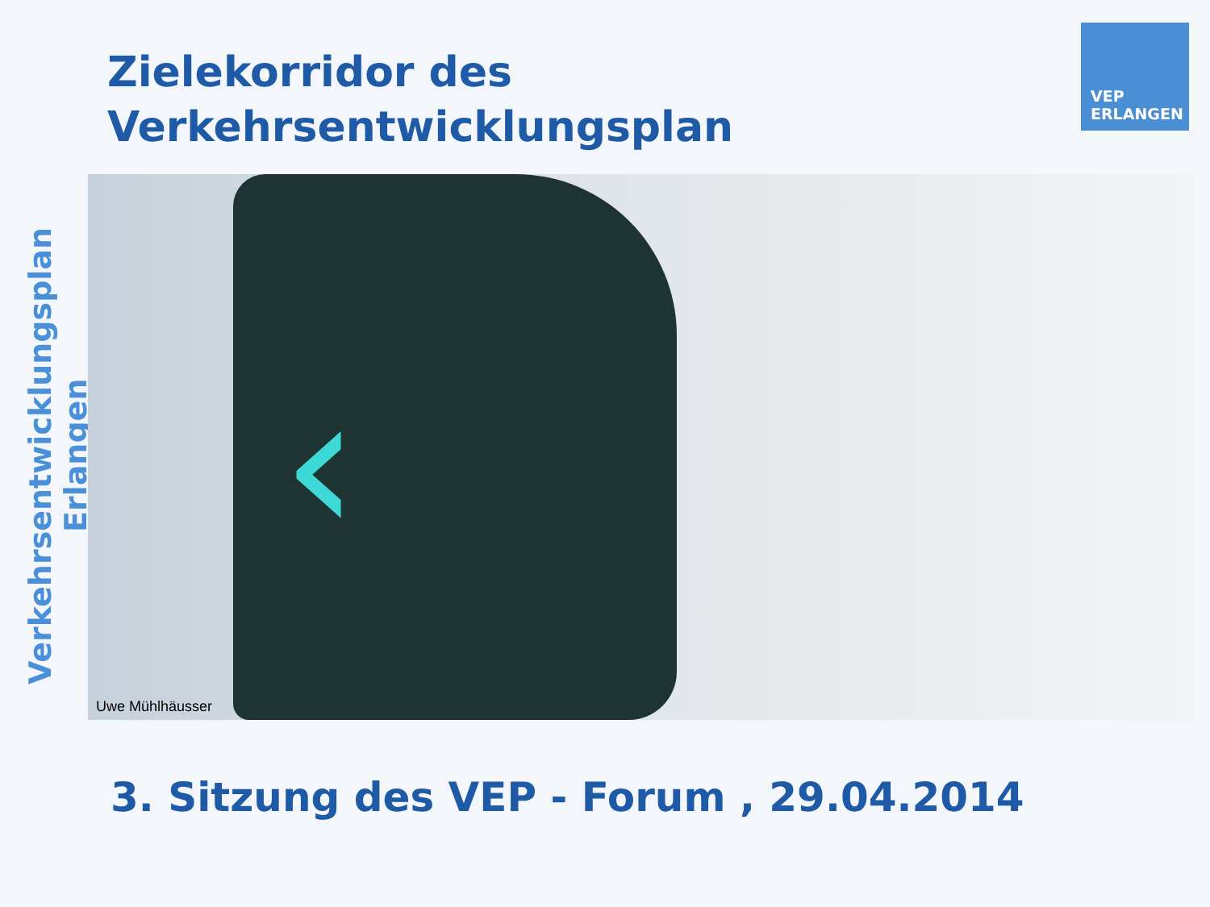Verkehrsentwicklungsplan Erlangen
Zielekorridor des
Verkehrsentwicklungsplan
VEP
ERLANGEN
‹
Uwe Mühlhäusser
3. Sitzung des VEP - Forum , 29.04.2014